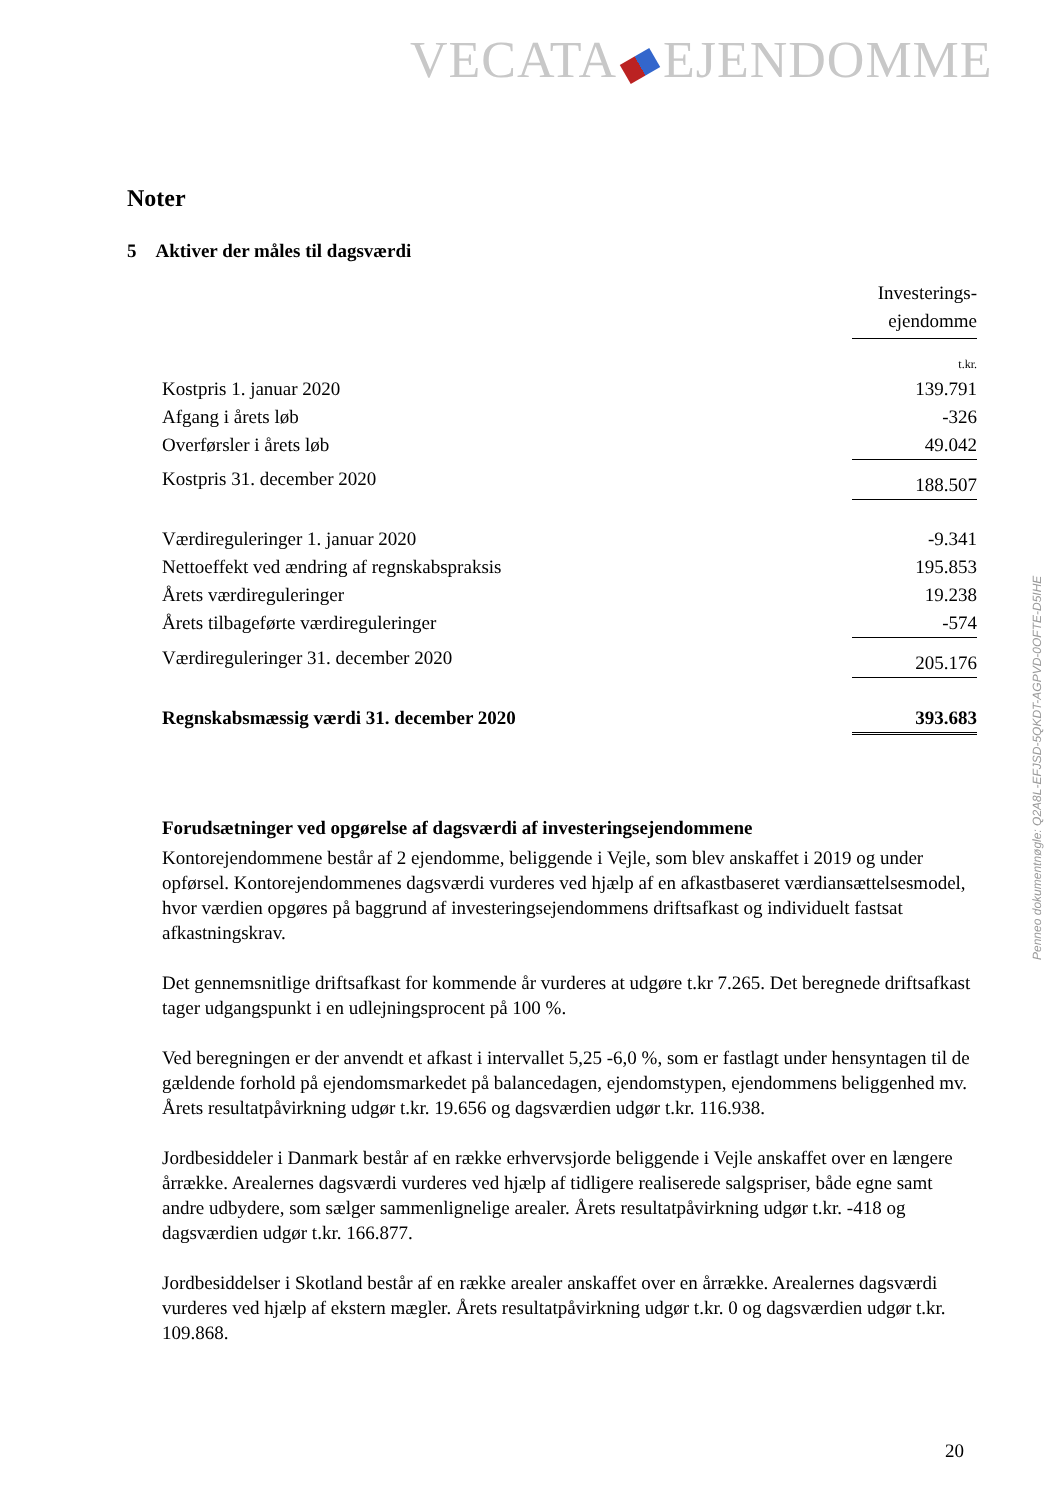VECATA EJENDOMME
Noter
5 Aktiver der måles til dagsværdi
| | Investerings- ejendomme |
| | t.kr. |
| Kostpris 1. januar 2020 | 139.791 |
| Afgang i årets løb | -326 |
| Overførsler i årets løb | 49.042 |
| Kostpris 31. december 2020 | 188.507 |
| Værdireguleringer 1. januar 2020 | -9.341 |
| Nettoeffekt ved ændring af regnskabspraksis | 195.853 |
| Årets værdireguleringer | 19.238 |
| Årets tilbageførte værdireguleringer | -574 |
| Værdireguleringer 31. december 2020 | 205.176 |
| Regnskabsmæssig værdi 31. december 2020 | 393.683 |
Forudsætninger ved opgørelse af dagsværdi af investeringsejendommene
Kontorejendommene består af 2 ejendomme, beliggende i Vejle, som blev anskaffet i 2019 og under opførsel. Kontorejendommenes dagsværdi vurderes ved hjælp af en afkastbaseret værdiansættelsesmodel, hvor værdien opgøres på baggrund af investeringsejendommens driftsafkast og individuelt fastsat afkastningskrav.
Det gennemsnitlige driftsafkast for kommende år vurderes at udgøre t.kr 7.265. Det beregnede driftsafkast tager udgangspunkt i en udlejningsprocent på 100 %.
Ved beregningen er der anvendt et afkast i intervallet 5,25 -6,0 %, som er fastlagt under hensyntagen til de gældende forhold på ejendomsmarkedet på balancedagen, ejendomstypen, ejendommens beliggenhed mv. Årets resultatpåvirkning udgør t.kr. 19.656 og dagsværdien udgør t.kr. 116.938.
Jordbesiddeler i Danmark består af en række erhvervsjorde beliggende i Vejle anskaffet over en længere årrække. Arealernes dagsværdi vurderes ved hjælp af tidligere realiserede salgspriser, både egne samt andre udbydere, som sælger sammenlignelige arealer. Årets resultatpåvirkning udgør t.kr. -418 og dagsværdien udgør t.kr. 166.877.
Jordbesiddelser i Skotland består af en række arealer anskaffet over en årrække. Arealernes dagsværdi vurderes ved hjælp af ekstern mægler. Årets resultatpåvirkning udgør t.kr. 0 og dagsværdien udgør t.kr. 109.868.
Penneo dokumentnøgle: Q2A8L-EFJSD-5QKDT-AGPVD-0OFTE-D5IHE
20